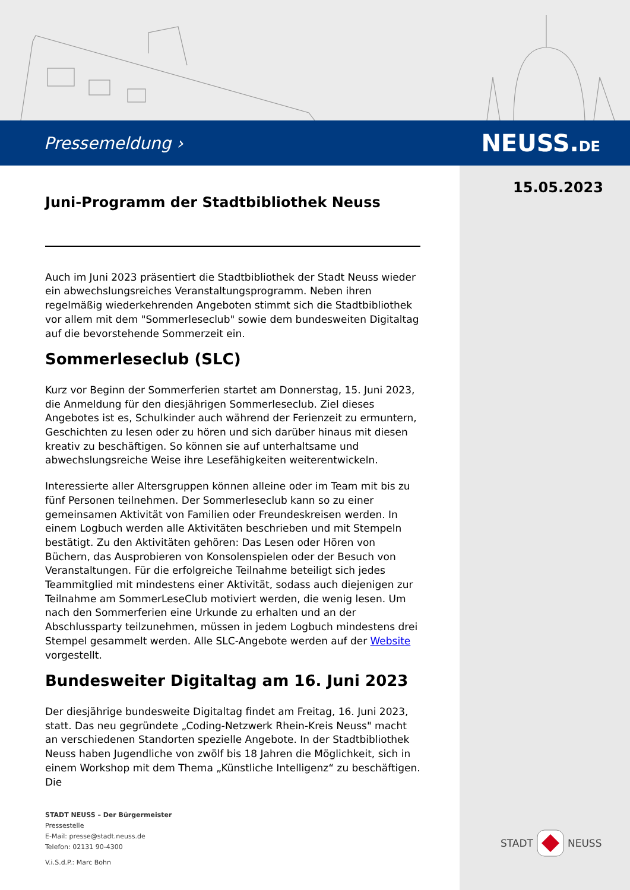Pressemeldung › NEUSS.DE
15.05.2023
Juni-Programm der Stadtbibliothek Neuss
Auch im Juni 2023 präsentiert die Stadtbibliothek der Stadt Neuss wieder ein abwechslungsreiches Veranstaltungsprogramm. Neben ihren regelmäßig wiederkehrenden Angeboten stimmt sich die Stadtbibliothek vor allem mit dem "Sommerleseclub" sowie dem bundesweiten Digitaltag auf die bevorstehende Sommerzeit ein.
Sommerleseclub (SLC)
Kurz vor Beginn der Sommerferien startet am Donnerstag, 15. Juni 2023, die Anmeldung für den diesjährigen Sommerleseclub. Ziel dieses Angebotes ist es, Schulkinder auch während der Ferienzeit zu ermuntern, Geschichten zu lesen oder zu hören und sich darüber hinaus mit diesen kreativ zu beschäftigen. So können sie auf unterhaltsame und abwechslungsreiche Weise ihre Lesefähigkeiten weiterentwickeln.
Interessierte aller Altersgruppen können alleine oder im Team mit bis zu fünf Personen teilnehmen. Der Sommerleseclub kann so zu einer gemeinsamen Aktivität von Familien oder Freundeskreisen werden. In einem Logbuch werden alle Aktivitäten beschrieben und mit Stempeln bestätigt. Zu den Aktivitäten gehören: Das Lesen oder Hören von Büchern, das Ausprobieren von Konsolenspielen oder der Besuch von Veranstaltungen. Für die erfolgreiche Teilnahme beteiligt sich jedes Teammitglied mit mindestens einer Aktivität, sodass auch diejenigen zur Teilnahme am SommerLeseClub motiviert werden, die wenig lesen. Um nach den Sommerferien eine Urkunde zu erhalten und an der Abschlussparty teilzunehmen, müssen in jedem Logbuch mindestens drei Stempel gesammelt werden. Alle SLC-Angebote werden auf der Website vorgestellt.
Bundesweiter Digitaltag am 16. Juni 2023
Der diesjährige bundesweite Digitaltag findet am Freitag, 16. Juni 2023, statt. Das neu gegründete „Coding-Netzwerk Rhein-Kreis Neuss" macht an verschiedenen Standorten spezielle Angebote. In der Stadtbibliothek Neuss haben Jugendliche von zwölf bis 18 Jahren die Möglichkeit, sich in einem Workshop mit dem Thema „Künstliche Intelligenz“ zu beschäftigen. Die
STADT NEUSS – Der Bürgermeister
Pressestelle
E-Mail: presse@stadt.neuss.de
Telefon: 02131 90-4300
V.i.S.d.P.: Marc Bohn
STADT NEUSS